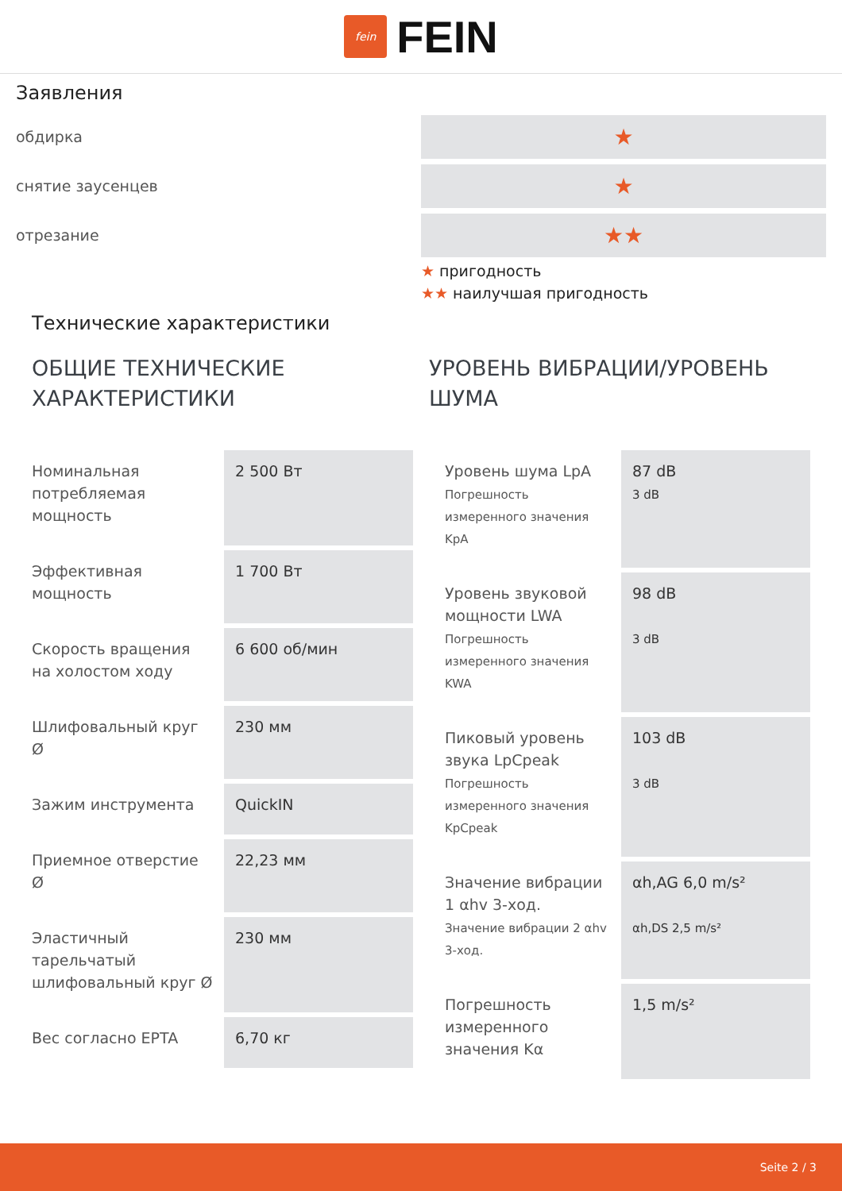fein
FEIN
Заявления
обдирка
★
снятие заусенцев
★
отрезание
★★
★ пригодность
★★ наилучшая пригодность
Технические характеристики
ОБЩИЕ ТЕХНИЧЕСКИЕ ХАРАКТЕРИСТИКИ
| Номинальная потребляемая мощность | 2 500 Вт |
| Эффективная мощность | 1 700 Вт |
| Скорость вращения на холостом ходу | 6 600 об/мин |
| Шлифовальный круг Ø | 230 мм |
| Зажим инструмента | QuickIN |
| Приемное отверстие Ø | 22,23 мм |
| Эластичный тарельчатый шлифовальный круг Ø | 230 мм |
| Вес согласно EPTA | 6,70 кг |
УРОВЕНЬ ВИБРАЦИИ/УРОВЕНЬ ШУМА
| Уровень шума LpA Погрешность измеренного значения KpA | 87 dB 3 dB |
| Уровень звуковой мощности LWA Погрешность измеренного значения KWA | 98 dB 3 dB |
| Пиковый уровень звука LpCpeak Погрешность измеренного значения KpCpeak | 103 dB 3 dB |
| Значение вибрации 1 αhv 3-ход. Значение вибрации 2 αhv 3-ход. | αh,AG 6,0 m/s² αh,DS 2,5 m/s² |
| Погрешность измеренного значения Kα | 1,5 m/s² |
Seite 2 / 3